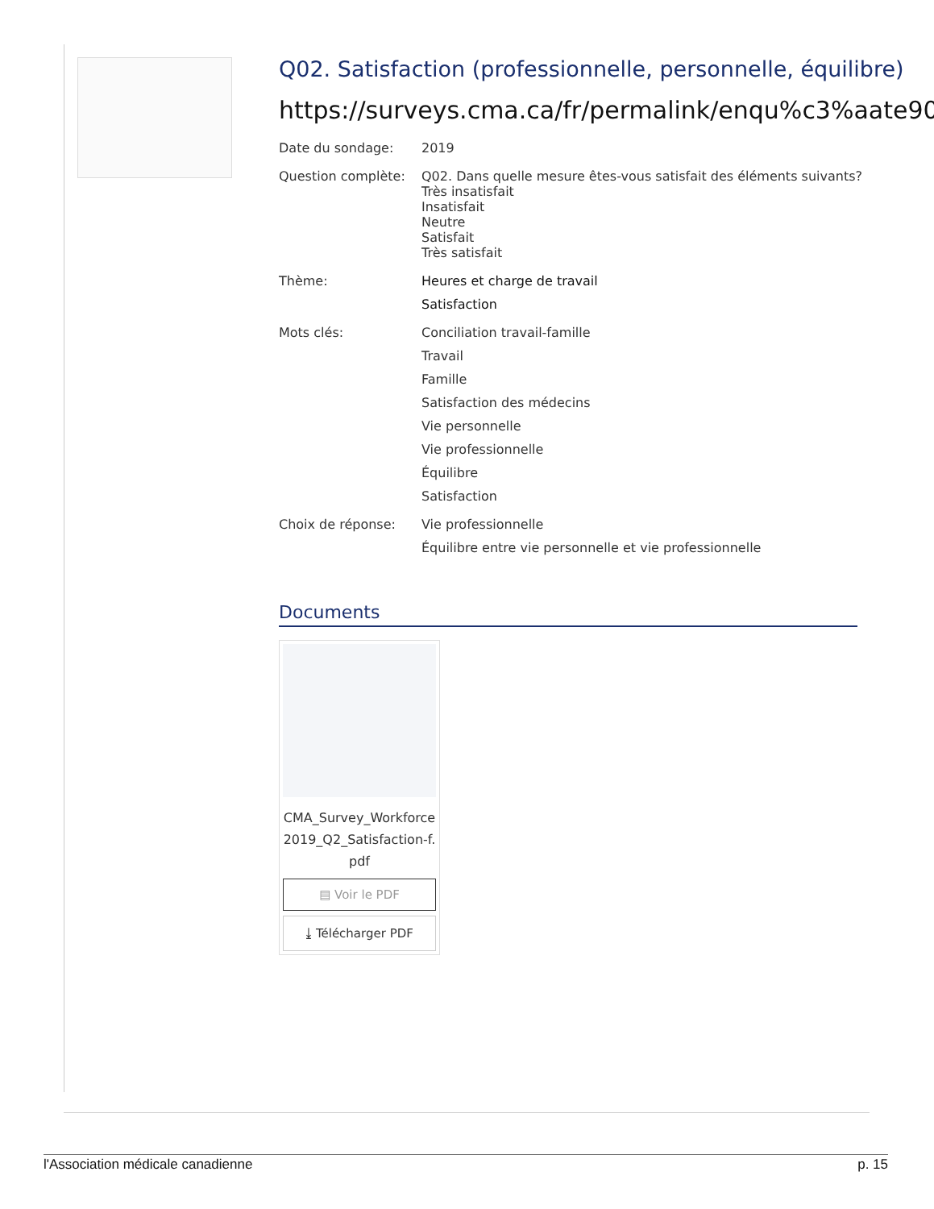Q02. Satisfaction (professionnelle, personnelle, équilibre)
https://surveys.cma.ca/fr/permalink/enqu%c3%aate90
Date du sondage: 2019
Question complète: Q02. Dans quelle mesure êtes-vous satisfait des éléments suivants?
Très insatisfait
Insatisfait
Neutre
Satisfait
Très satisfait
Thème: Heures et charge de travail
Satisfaction
Mots clés: Conciliation travail-famille
Travail
Famille
Satisfaction des médecins
Vie personnelle
Vie professionnelle
Équilibre
Satisfaction
Choix de réponse: Vie professionnelle
Équilibre entre vie personnelle et vie professionnelle
Documents
CMA_Survey_Workforce2019_Q2_Satisfaction-f.pdf
▤ Voir le PDF
⤓ Télécharger PDF
l'Association médicale canadienne p. 15